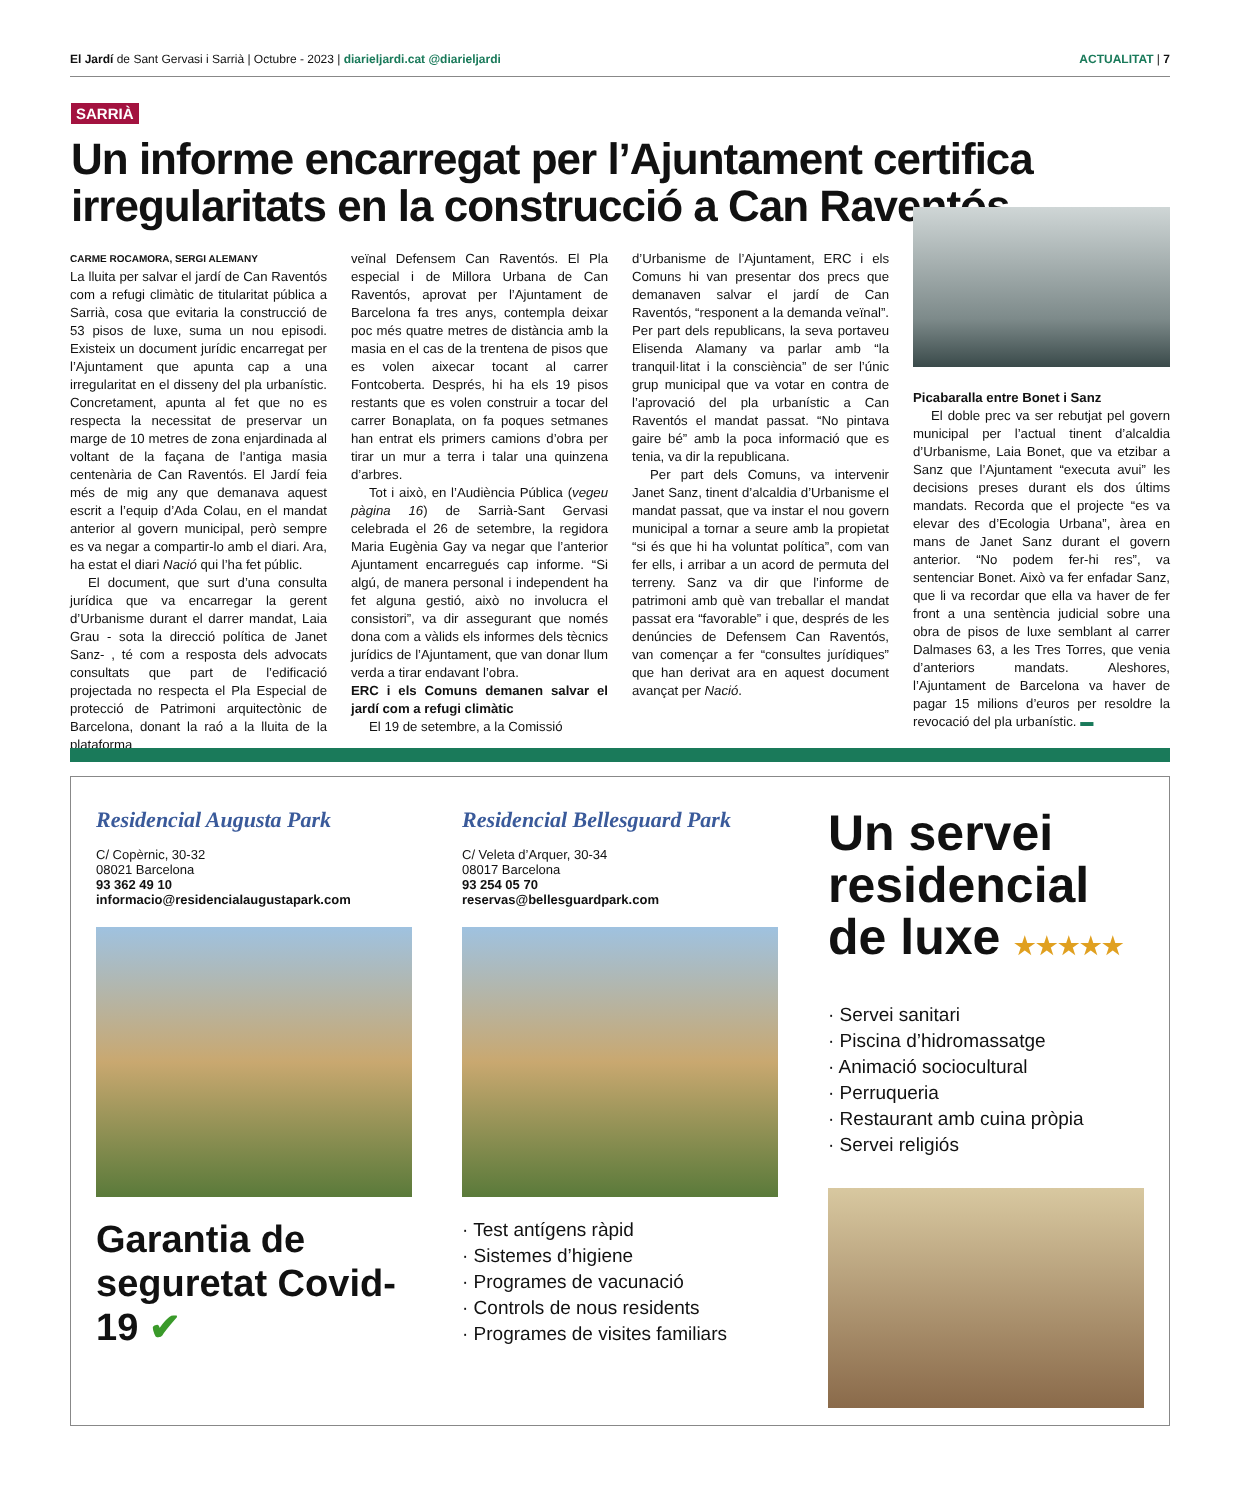El Jardí de Sant Gervasi i Sarrià | Octubre - 2023 | diarieljardi.cat @diarieljardi
ACTUALITAT | 7
SARRIÀ
Un informe encarregat per l’Ajuntament certifica irregularitats en la construcció a Can Raventós
CARME ROCAMORA, SERGI ALEMANY
La lluita per salvar el jardí de Can Raventós com a refugi climàtic de titularitat pública a Sarrià, cosa que evitaria la construcció de 53 pisos de luxe, suma un nou episodi. Existeix un document jurídic encarregat per l’Ajuntament que apunta cap a una irregularitat en el disseny del pla urbanístic. Concretament, apunta al fet que no es respecta la necessitat de preservar un marge de 10 metres de zona enjardinada al voltant de la façana de l’antiga masia centenària de Can Raventós. El Jardí feia més de mig any que demanava aquest escrit a l’equip d’Ada Colau, en el mandat anterior al govern municipal, però sempre es va negar a compartir-lo amb el diari. Ara, ha estat el diari Nació qui l’ha fet públic.
El document, que surt d’una consulta jurídica que va encarregar la gerent d’Urbanisme durant el darrer mandat, Laia Grau - sota la direcció política de Janet Sanz- , té com a resposta dels advocats consultats que part de l’edificació projectada no respecta el Pla Especial de protecció de Patrimoni arquitectònic de Barcelona, donant la raó a la lluita de la plataforma
veïnal Defensem Can Raventós. El Pla especial i de Millora Urbana de Can Raventós, aprovat per l’Ajuntament de Barcelona fa tres anys, contempla deixar poc més quatre metres de distància amb la masia en el cas de la trentena de pisos que es volen aixecar tocant al carrer Fontcoberta. Després, hi ha els 19 pisos restants que es volen construir a tocar del carrer Bonaplata, on fa poques setmanes han entrat els primers camions d’obra per tirar un mur a terra i talar una quinzena d’arbres.
Tot i això, en l’Audiència Pública (vegeu pàgina 16) de Sarrià-Sant Gervasi celebrada el 26 de setembre, la regidora Maria Eugènia Gay va negar que l’anterior Ajuntament encarregués cap informe. “Si algú, de manera personal i independent ha fet alguna gestió, això no involucra el consistori”, va dir assegurant que només dona com a vàlids els informes dels tècnics jurídics de l’Ajuntament, que van donar llum verda a tirar endavant l’obra.
ERC i els Comuns demanen salvar el jardí com a refugi climàtic
El 19 de setembre, a la Comissió
d’Urbanisme de l’Ajuntament, ERC i els Comuns hi van presentar dos precs que demanaven salvar el jardí de Can Raventós, “responent a la demanda veïnal”. Per part dels republicans, la seva portaveu Elisenda Alamany va parlar amb “la tranquil·litat i la consciència” de ser l’únic grup municipal que va votar en contra de l’aprovació del pla urbanístic a Can Raventós el mandat passat. “No pintava gaire bé” amb la poca informació que es tenia, va dir la republicana.
Per part dels Comuns, va intervenir Janet Sanz, tinent d’alcaldia d’Urbanisme el mandat passat, que va instar el nou govern municipal a tornar a seure amb la propietat “si és que hi ha voluntat política”, com van fer ells, i arribar a un acord de permuta del terreny. Sanz va dir que l’informe de patrimoni amb què van treballar el mandat passat era “favorable” i que, després de les denúncies de Defensem Can Raventós, van començar a fer “consultes jurídiques” que han derivat ara en aquest document avançat per Nació.
Picabaralla entre Bonet i Sanz
El doble prec va ser rebutjat pel govern municipal per l’actual tinent d’alcaldia d’Urbanisme, Laia Bonet, que va etzibar a Sanz que l’Ajuntament “executa avui” les decisions preses durant els dos últims mandats. Recorda que el projecte “es va elevar des d’Ecologia Urbana”, àrea en mans de Janet Sanz durant el govern anterior. “No podem fer-hi res”, va sentenciar Bonet. Això va fer enfadar Sanz, que li va recordar que ella va haver de fer front a una sentència judicial sobre una obra de pisos de luxe semblant al carrer Dalmases 63, a les Tres Torres, que venia d’anteriors mandats. Aleshores, l’Ajuntament de Barcelona va haver de pagar 15 milions d’euros per resoldre la revocació del pla urbanístic. ▬
Residencial Augusta Park
C/ Copèrnic, 30-32
08021 Barcelona
93 362 49 10
informacio@residencialaugustapark.com
Garantia de seguretat Covid-19 ✔
Residencial Bellesguard Park
C/ Veleta d’Arquer, 30-34
08017 Barcelona
93 254 05 70
reservas@bellesguardpark.com
· Test antígens ràpid
· Sistemes d’higiene
· Programes de vacunació
· Controls de nous residents
· Programes de visites familiars
Un servei residencial de luxe ★★★★★
· Servei sanitari
· Piscina d’hidromassatge
· Animació sociocultural
· Perruqueria
· Restaurant amb cuina pròpia
· Servei religiós